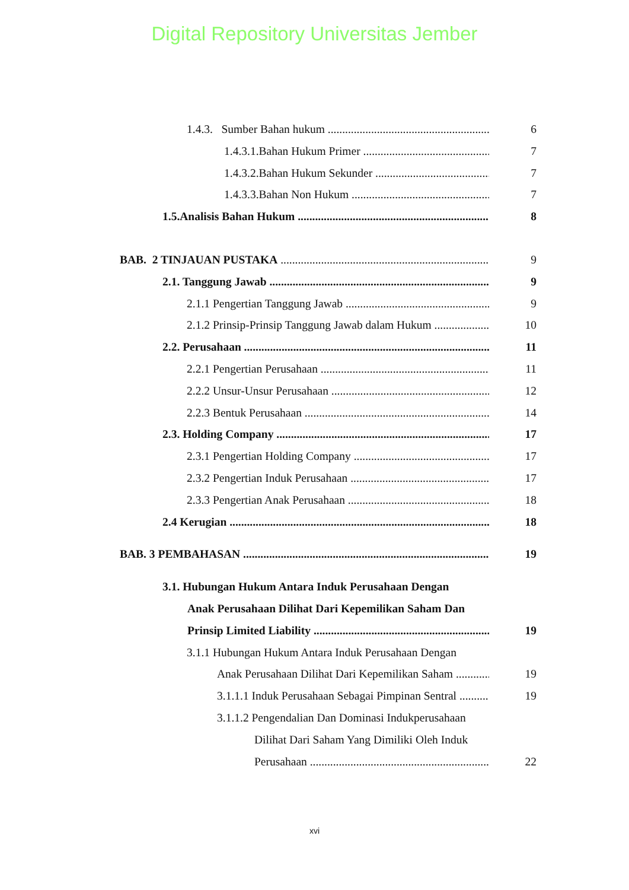Digital Repository Universitas Jember
1.4.3. Sumber Bahan hukum 6
1.4.3.1.Bahan Hukum Primer 7
1.4.3.2.Bahan Hukum Sekunder 7
1.4.3.3.Bahan Non Hukum 7
1.5.Analisis Bahan Hukum 8
BAB. 2 TINJAUAN PUSTAKA 9
2.1. Tanggung Jawab 9
2.1.1 Pengertian Tanggung Jawab 9
2.1.2 Prinsip-Prinsip Tanggung Jawab dalam Hukum 10
2.2. Perusahaan 11
2.2.1 Pengertian Perusahaan 11
2.2.2 Unsur-Unsur Perusahaan 12
2.2.3 Bentuk Perusahaan 14
2.3. Holding Company 17
2.3.1 Pengertian Holding Company 17
2.3.2 Pengertian Induk Perusahaan 17
2.3.3 Pengertian Anak Perusahaan 18
2.4 Kerugian 18
BAB. 3 PEMBAHASAN 19
3.1. Hubungan Hukum Antara Induk Perusahaan Dengan
Anak Perusahaan Dilihat Dari Kepemilikan Saham Dan
Prinsip Limited Liability 19
3.1.1 Hubungan Hukum Antara Induk Perusahaan Dengan
Anak Perusahaan Dilihat Dari Kepemilikan Saham 19
3.1.1.1 Induk Perusahaan Sebagai Pimpinan Sentral 19
3.1.1.2 Pengendalian Dan Dominasi Indukperusahaan
Dilihat Dari Saham Yang Dimiliki Oleh Induk
Perusahaan 22
xvi